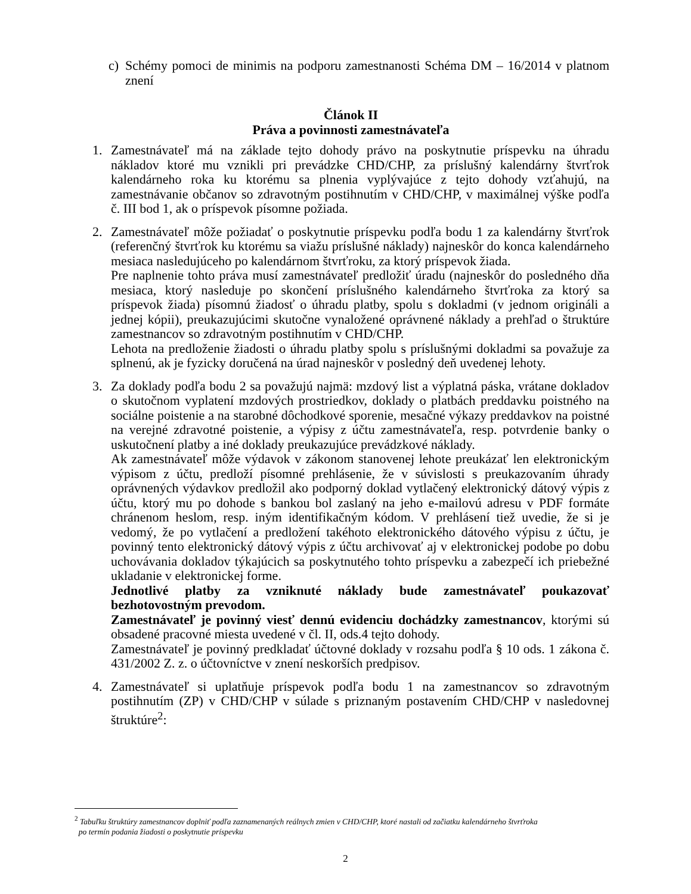c) Schémy pomoci de minimis na podporu zamestnanosti Schéma DM – 16/2014 v platnom znení
Článok II
Práva a povinnosti zamestnávateľa
1. Zamestnávateľ má na základe tejto dohody právo na poskytnutie príspevku na úhradu nákladov ktoré mu vznikli pri prevádzke CHD/CHP, za príslušný kalendárny štvrťrok kalendárneho roka ku ktorému sa plnenia vyplývajúce z tejto dohody vzťahujú, na zamestnávanie občanov so zdravotným postihnutím v CHD/CHP, v maximálnej výške podľa č. III bod 1, ak o príspevok písomne požiada.
2. Zamestnávateľ môže požiadať o poskytnutie príspevku podľa bodu 1 za kalendárny štvrťrok (referenčný štvrťrok ku ktorému sa viažu príslušné náklady) najneskôr do konca kalendárneho mesiaca nasledujúceho po kalendárnom štvrťroku, za ktorý príspevok žiada.
Pre naplnenie tohto práva musí zamestnávateľ predložiť úradu (najneskôr do posledného dňa mesiaca, ktorý nasleduje po skončení príslušného kalendárneho štvrťroka za ktorý sa príspevok žiada) písomnú žiadosť o úhradu platby, spolu s dokladmi (v jednom origináli a jednej kópii), preukazujúcimi skutočne vynaložené oprávnené náklady a prehľad o štruktúre zamestnancov so zdravotným postihnutím v CHD/CHP.
Lehota na predloženie žiadosti o úhradu platby spolu s príslušnými dokladmi sa považuje za splnenú, ak je fyzicky doručená na úrad najneskôr v posledný deň uvedenej lehoty.
3. Za doklady podľa bodu 2 sa považujú najmä: mzdový list a výplatná páska, vrátane dokladov o skutočnom vyplatení mzdových prostriedkov, doklady o platbách preddavku poistného na sociálne poistenie a na starobné dôchodkové sporenie, mesačné výkazy preddavkov na poistné na verejné zdravotné poistenie, a výpisy z účtu zamestnávateľa, resp. potvrdenie banky o uskutočnení platby a iné doklady preukazujúce prevádzkové náklady.
Ak zamestnávateľ môže výdavok v zákonom stanovenej lehote preukázať len elektronickým výpisom z účtu, predloží písomné prehlásenie, že v súvislosti s preukazovaním úhrady oprávnených výdavkov predložil ako podporný doklad vytlačený elektronický dátový výpis z účtu, ktorý mu po dohode s bankou bol zaslaný na jeho e-mailovú adresu v PDF formáte chránenom heslom, resp. iným identifikačným kódom. V prehlásení tiež uvedie, že si je vedomý, že po vytlačení a predložení takéhoto elektronického dátového výpisu z účtu, je povinný tento elektronický dátový výpis z účtu archivovať aj v elektronickej podobe po dobu uchovávania dokladov týkajúcich sa poskytnutého tohto príspevku a zabezpečí ich priebežné ukladanie v elektronickej forme.
Jednotlivé platby za vzniknuté náklady bude zamestnávateľ poukazovať bezhotovostným prevodom.
Zamestnávateľ je povinný viesť dennú evidenciu dochádzky zamestnancov, ktorými sú obsadené pracovné miesta uvedené v čl. II, ods.4 tejto dohody.
Zamestnávateľ je povinný predkladať účtovné doklady v rozsahu podľa § 10 ods. 1 zákona č. 431/2002 Z. z. o účtovníctve v znení neskorších predpisov.
4. Zamestnávateľ si uplatňuje príspevok podľa bodu 1 na zamestnancov so zdravotným postihnutím (ZP) v CHD/CHP v súlade s priznaným postavením CHD/CHP v nasledovnej štruktúre<sup>2</sup>:
<sup>2</sup> Tabuľku štruktúry zamestnancov doplniť podľa zaznamenaných reálnych zmien v CHD/CHP, ktoré nastali od začiatku kalendárneho štvrťroka
po termín podania žiadosti o poskytnutie príspevku
2